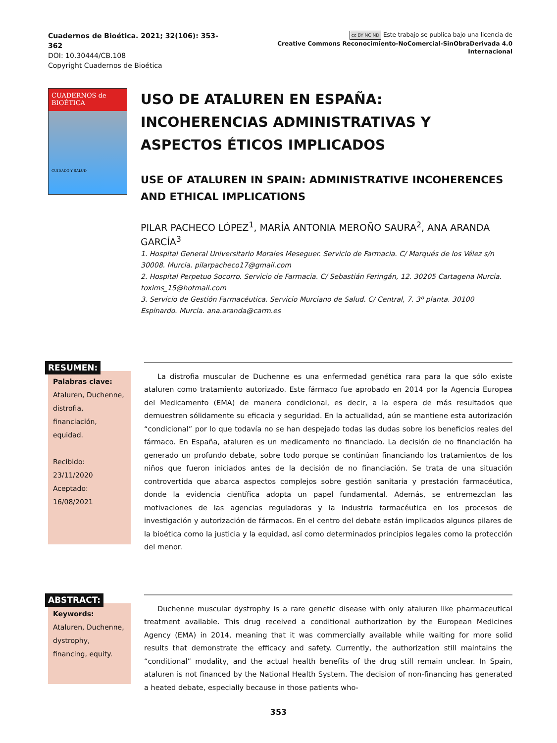Cuadernos de Bioética. 2021; 32(106): 353-362
DOI: 10.30444/CB.108
Copyright Cuadernos de Bioética
cc BY NC ND Este trabajo se publica bajo una licencia de
Creative Commons Reconocimiento-NoComercial-SinObraDerivada 4.0 Internacional
CUADERNOS de BIOÉTICA
CUIDADO Y SALUD
USO DE ATALUREN EN ESPAÑA: INCOHERENCIAS ADMINISTRATIVAS Y ASPECTOS ÉTICOS IMPLICADOS
USE OF ATALUREN IN SPAIN: ADMINISTRATIVE INCOHERENCES AND ETHICAL IMPLICATIONS
PILAR PACHECO LÓPEZ<sup>1</sup>, MARÍA ANTONIA MEROÑO SAURA<sup>2</sup>, ANA ARANDA GARCÍA<sup>3</sup>
1. Hospital General Universitario Morales Meseguer. Servicio de Farmacia. C/ Marqués de los Vélez s/n 30008. Murcia. pilarpacheco17@gmail.com
2. Hospital Perpetuo Socorro. Servicio de Farmacia. C/ Sebastián Feringán, 12. 30205 Cartagena Murcia. toxims_15@hotmail.com
3. Servicio de Gestión Farmacéutica. Servicio Murciano de Salud. C/ Central, 7. 3º planta. 30100 Espinardo. Murcia. ana.aranda@carm.es
RESUMEN: Palabras clave:
Ataluren, Duchenne, distrofia, financiación, equidad.
Recibido: 23/11/2020
Aceptado: 16/08/2021
La distrofia muscular de Duchenne es una enfermedad genética rara para la que sólo existe ataluren como tratamiento autorizado. Este fármaco fue aprobado en 2014 por la Agencia Europea del Medicamento (EMA) de manera condicional, es decir, a la espera de más resultados que demuestren sólidamente su eficacia y seguridad. En la actualidad, aún se mantiene esta autorización “condicional” por lo que todavía no se han despejado todas las dudas sobre los beneficios reales del fármaco. En España, ataluren es un medicamento no financiado. La decisión de no financiación ha generado un profundo debate, sobre todo porque se continúan financiando los tratamientos de los niños que fueron iniciados antes de la decisión de no financiación. Se trata de una situación controvertida que abarca aspectos complejos sobre gestión sanitaria y prestación farmacéutica, donde la evidencia científica adopta un papel fundamental. Además, se entremezclan las motivaciones de las agencias reguladoras y la industria farmacéutica en los procesos de investigación y autorización de fármacos. En el centro del debate están implicados algunos pilares de la bioética como la justicia y la equidad, así como determinados principios legales como la protección del menor.
ABSTRACT: Keywords:
Ataluren, Duchenne, dystrophy, financing, equity.
Duchenne muscular dystrophy is a rare genetic disease with only ataluren like pharmaceutical treatment available. This drug received a conditional authorization by the European Medicines Agency (EMA) in 2014, meaning that it was commercially available while waiting for more solid results that demonstrate the efficacy and safety. Currently, the authorization still maintains the “conditional” modality, and the actual health benefits of the drug still remain unclear. In Spain, ataluren is not financed by the National Health System. The decision of non-financing has generated a heated debate, especially because in those patients who-
353